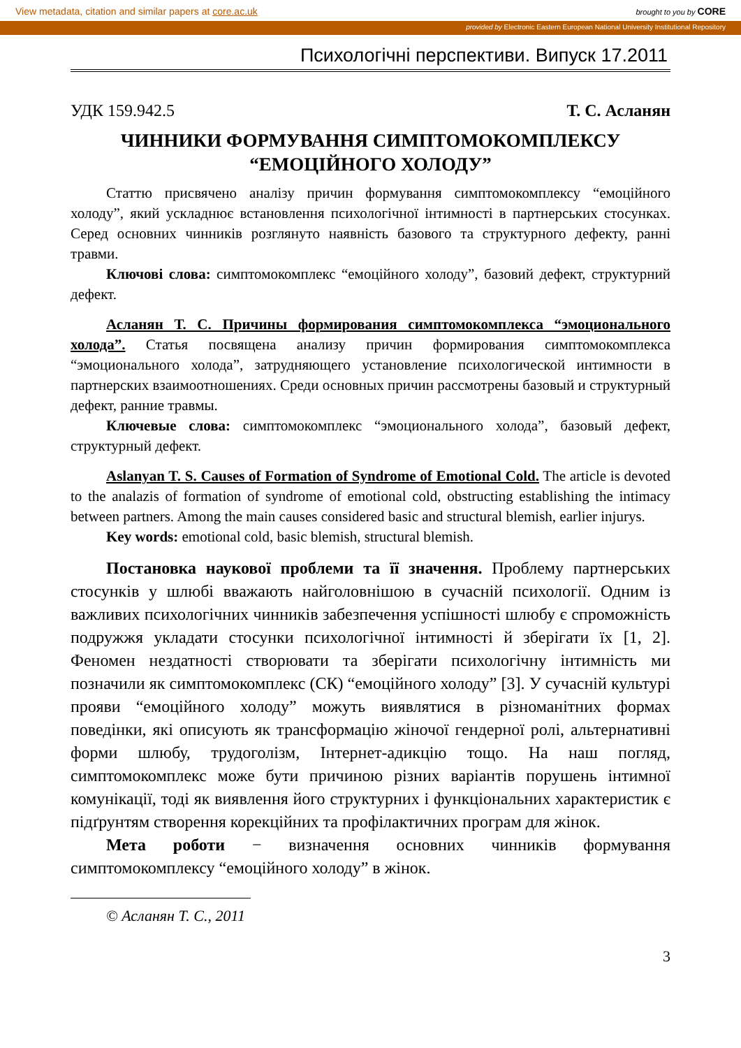View metadata, citation and similar papers at core.ac.uk
brought to you by CORE
provided by Electronic Eastern European National University Institutional Repository
Психологічні перспективи. Випуск 17.2011
УДК 159.942.5 Т. С. Асланян
ЧИННИКИ ФОРМУВАННЯ СИМПТОМОКОМПЛЕКСУ
“ЕМОЦІЙНОГО ХОЛОДУ”
Статтю присвячено аналізу причин формування симптомокомплексу “емоційного холоду”, який ускладнює встановлення психологічної інтимності в партнерських стосунках. Серед основних чинників розглянуто наявність базового та структурного дефекту, ранні травми.
Ключові слова: симптомокомплекс “емоційного холоду”, базовий дефект, структурний дефект.
Асланян Т. С. Причины формирования симптомокомплекса “эмоционального холода”. Статья посвящена анализу причин формирования симптомокомплекса “эмоционального холода”, затрудняющего установление психологической интимности в партнерских взаимоотношениях. Среди основных причин рассмотрены базовый и структурный дефект, ранние травмы.
Ключевые слова: симптомокомплекс “эмоционального холода”, базовый дефект, структурный дефект.
Aslanyan T. S. Causes of Formation of Syndrome of Emotional Cold. The article is devoted to the analazis of formation of syndrome of emotional cold, obstructing establishing the intimacy between partners. Among the main causes considered basic and structural blemish, earlier injurys.
Key words: emotional cold, basic blemish, structural blemish.
Постановка наукової проблеми та її значення. Проблему партнерських стосунків у шлюбі вважають найголовнішою в сучасній психології. Одним із важливих психологічних чинників забезпечення успішності шлюбу є спроможність подружжя укладати стосунки психологічної інтимності й зберігати їх [1, 2]. Феномен нездатності створювати та зберігати психологічну інтимність ми позначили як симптомокомплекс (СК) “емоційного холоду” [3]. У сучасній культурі прояви “емоційного холоду” можуть виявлятися в різноманітних формах поведінки, які описують як трансформацію жіночої гендерної ролі, альтернативні форми шлюбу, трудоголізм, Інтернет-адикцію тощо. На наш погляд, симптомокомплекс може бути причиною різних варіантів порушень інтимної комунікації, тоді як виявлення його структурних і функціональних характеристик є підґрунтям створення корекційних та профілактичних програм для жінок.
Мета роботи − визначення основних чинників формування симптомокомплексу “емоційного холоду” в жінок.
© Асланян Т. С., 2011
3